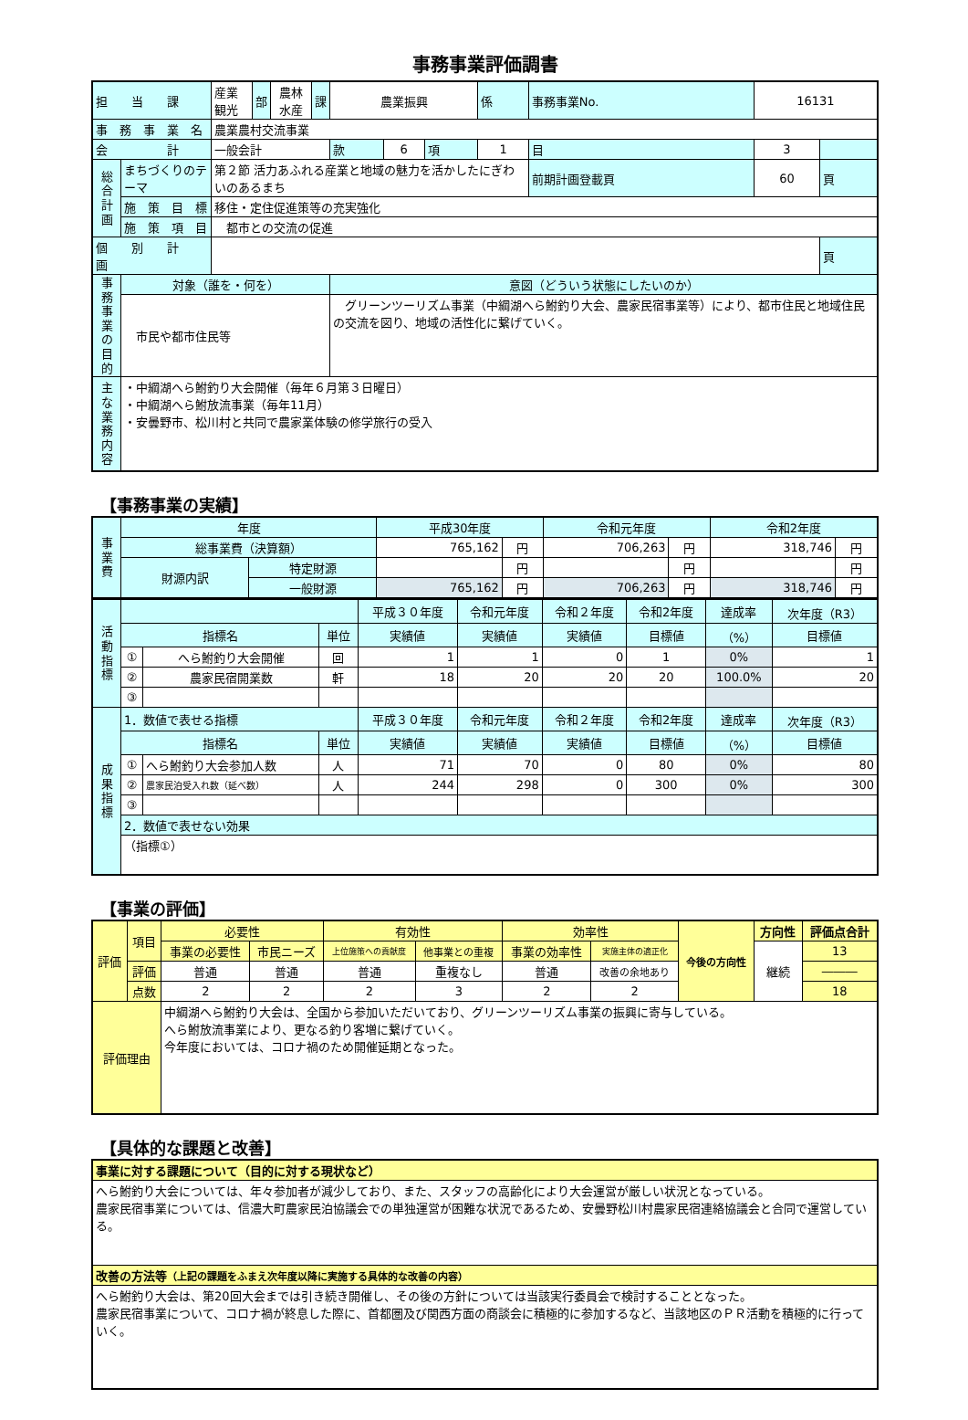事務事業評価調書
| 担 当 課 | | 産業観光 | 部 | 農林水産 | 課 | 農業振興 | | | 係 | 事務事業No. | 16131 | |
| 事 務 事 業 名 | | 農業農村交流事業 | | | | | | | | | | |
| 会 計 | | 一般会計 | | | | 款 | 6 | 項 | 1 | 目 | 3 | |
| 総合計画 | まちづくりのテーマ | 第２節 活力あふれる産業と地域の魅力を活かしたにぎわいのあるまち | | | | | | | | 前期計画登載頁 | 60 | 頁 |
| | 施 策 目 標 | 移住・定住促進策等の充実強化 | | | | | | | | | | |
| | 施 策 項 目 | 都市との交流の促進 | | | | | | | | | | |
| 個 別 計 画 | | | | | | | | | | | | 頁 |
| 事務事業の目的 | 対象（誰を・何を） | | | | | 意図（どういう状態にしたいのか） | | | | | | |
| | 市民や都市住民等 | | | | | グリーンツーリズム事業（中綱湖へら鮒釣り大会、農家民宿事業等）により、都市住民と地域住民の交流を図り、地域の活性化に繋げていく。 | | | | | | |
| 主な業務内容 | ・中綱湖へら鮒釣り大会開催（毎年６月第３日曜日） ・中綱湖へら鮒放流事業（毎年11月） ・安曇野市、松川村と共同で農家業体験の修学旅行の受入 | | | | | | | | | | | |
【事務事業の実績】
| 事業費 | 年度 | | 平成30年度 | | 令和元年度 | | 令和2年度 | |
| | 総事業費（決算額） | | 765,162 | 円 | 706,263 | 円 | 318,746 | 円 |
| | 財源内訳 | 特定財源 | | 円 | | 円 | | 円 |
| | | 一般財源 | 765,162 | 円 | 706,263 | 円 | 318,746 | 円 |
| 活動指標 | | | | 平成３０年度 | 令和元年度 | 令和２年度 | 令和2年度 | 達成率 | 次年度（R3） |
| | 指標名 | | 単位 | 実績値 | 実績値 | 実績値 | 目標値 | （%） | 目標値 |
| | ① | へら鮒釣り大会開催 | 回 | 1 | 1 | 0 | 1 | 0% | 1 |
| | ② | 農家民宿開業数 | 軒 | 18 | 20 | 20 | 20 | 100.0% | 20 |
| | ③ | | | | | | | | |
| 成果指標 | 1．数値で表せる指標 | | | 平成３０年度 | 令和元年度 | 令和２年度 | 令和2年度 | 達成率 | 次年度（R3） |
| | 指標名 | | 単位 | 実績値 | 実績値 | 実績値 | 目標値 | （%） | 目標値 |
| | ① | へら鮒釣り大会参加人数 | 人 | 71 | 70 | 0 | 80 | 0% | 80 |
| | ② | 農家民泊受入れ数（延べ数） | 人 | 244 | 298 | 0 | 300 | 0% | 300 |
| | ③ | | | | | | | | |
| | 2．数値で表せない効果 | | | | | | | | |
| | （指標①） | | | | | | | | |
【事業の評価】
| 評価 | 項目 | 必要性 | | 有効性 | | 効率性 | | 今後の方向性 | 方向性 | 評価点合計 |
| | | 事業の必要性 | 市民ニーズ | 上位施策への貢献度 | 他事業との重複 | 事業の効率性 | 実施主体の適正化 | | 継続 | 13 |
| | 評価 | 普通 | 普通 | 普通 | 重複なし | 普通 | 改善の余地あり | | | ――― |
| | 点数 | 2 | 2 | 2 | 3 | 2 | 2 | | | 18 |
| 評価理由 | | 中綱湖へら鮒釣り大会は、全国から参加いただいており、グリーンツーリズム事業の振興に寄与している。 へら鮒放流事業により、更なる釣り客増に繋げていく。 今年度においては、コロナ禍のため開催延期となった。 | | | | | | | | |
【具体的な課題と改善】
| 事業に対する課題について（目的に対する現状など） |
| へら鮒釣り大会については、年々参加者が減少しており、また、スタッフの高齢化により大会運営が厳しい状況となっている。 農家民宿事業については、信濃大町農家民泊協議会での単独運営が困難な状況であるため、安曇野松川村農家民宿連絡協議会と合同で運営している。 |
| 改善の方法等 （上記の課題をふまえ次年度以降に実施する具体的な改善の内容） |
| へら鮒釣り大会は、第20回大会までは引き続き開催し、その後の方針については当該実行委員会で検討することとなった。 農家民宿事業について、コロナ禍が終息した際に、首都圏及び関西方面の商談会に積極的に参加するなど、当該地区のＰＲ活動を積極的に行っていく。 |